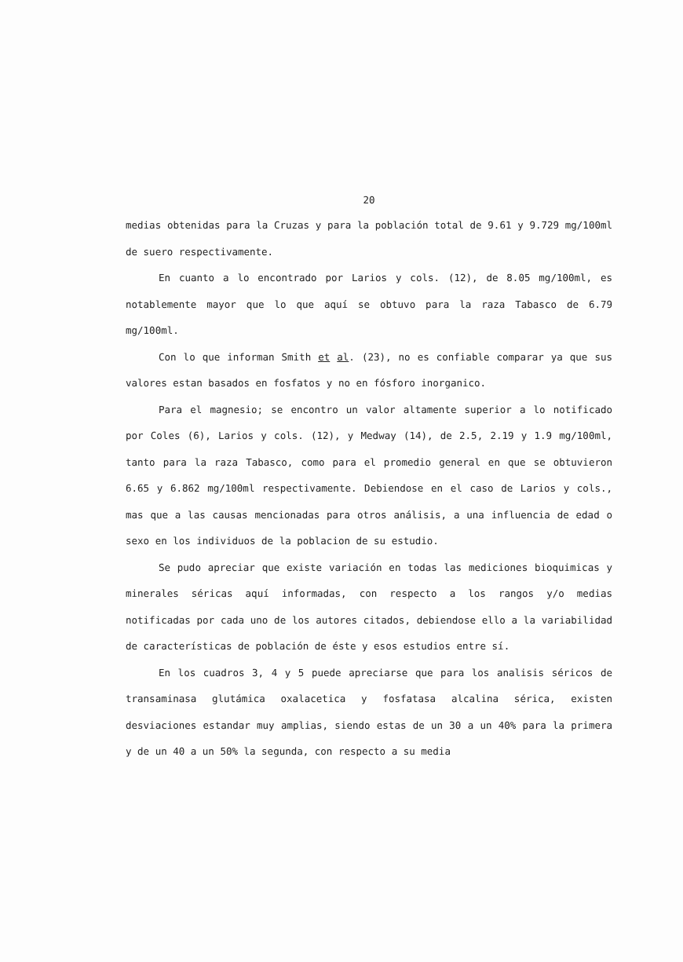20
medias obtenidas para la Cruzas y para la población total de 9.61 y 9.729 mg/100ml de suero respectivamente.
En cuanto a lo encontrado por Larios y cols. (12), de 8.05 mg/100ml, es notablemente mayor que lo que aquí se obtuvo para la raza Tabasco de 6.79 mg/100ml.
Con lo que informan Smith et al. (23), no es confiable comparar ya que sus valores estan basados en fosfatos y no en fósforo inorganico.
Para el magnesio; se encontro un valor altamente superior a lo notificado por Coles (6), Larios y cols. (12), y Medway (14), de 2.5, 2.19 y 1.9 mg/100ml, tanto para la raza Tabasco, como para el promedio general en que se obtuvieron 6.65 y 6.862 mg/100ml respectivamente. Debiendose en el caso de Larios y cols., mas que a las causas mencionadas para otros análisis, a una influencia de edad o sexo en los individuos de la poblacion de su estudio.
Se pudo apreciar que existe variación en todas las mediciones bioquimicas y minerales séricas aquí informadas, con respecto a los rangos y/o medias notificadas por cada uno de los autores citados, debiendose ello a la variabilidad de características de población de éste y esos estudios entre sí.
En los cuadros 3, 4 y 5 puede apreciarse que para los analisis séricos de transaminasa glutámica oxalacetica y fosfatasa alcalina sérica, existen desviaciones estandar muy amplias, siendo estas de un 30 a un 40% para la primera y de un 40 a un 50% la segunda, con respecto a su media